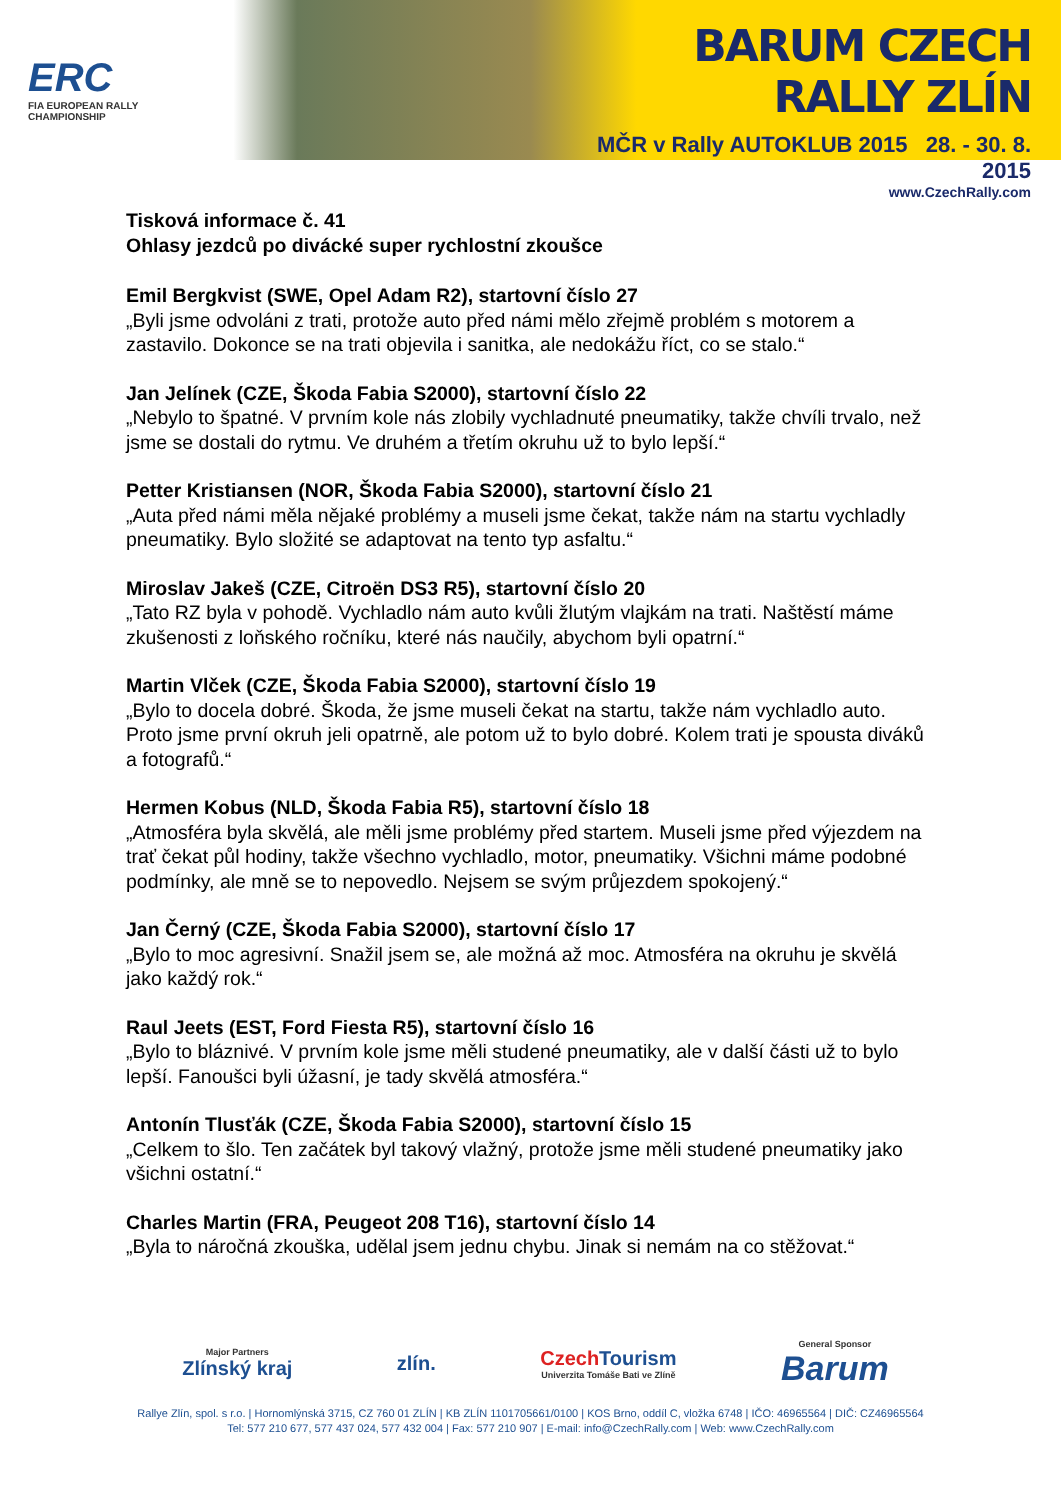ERC
FIA EUROPEAN RALLY
CHAMPIONSHIP
BARUM CZECH RALLY ZLÍN
MČR v Rally AUTOKLUB 2015 28. - 30. 8. 2015
www.CzechRally.com
Tisková informace č. 41
Ohlasy jezdců po divácké super rychlostní zkoušce
Emil Bergkvist (SWE, Opel Adam R2), startovní číslo 27
„Byli jsme odvoláni z trati, protože auto před námi mělo zřejmě problém s motorem a zastavilo. Dokonce se na trati objevila i sanitka, ale nedokážu říct, co se stalo.“
Jan Jelínek (CZE, Škoda Fabia S2000), startovní číslo 22
„Nebylo to špatné. V prvním kole nás zlobily vychladnuté pneumatiky, takže chvíli trvalo, než jsme se dostali do rytmu. Ve druhém a třetím okruhu už to bylo lepší.“
Petter Kristiansen (NOR, Škoda Fabia S2000), startovní číslo 21
„Auta před námi měla nějaké problémy a museli jsme čekat, takže nám na startu vychladly pneumatiky. Bylo složité se adaptovat na tento typ asfaltu.“
Miroslav Jakeš (CZE, Citroën DS3 R5), startovní číslo 20
„Tato RZ byla v pohodě. Vychladlo nám auto kvůli žlutým vlajkám na trati. Naštěstí máme zkušenosti z loňského ročníku, které nás naučily, abychom byli opatrní.“
Martin Vlček (CZE, Škoda Fabia S2000), startovní číslo 19
„Bylo to docela dobré. Škoda, že jsme museli čekat na startu, takže nám vychladlo auto. Proto jsme první okruh jeli opatrně, ale potom už to bylo dobré. Kolem trati je spousta diváků a fotografů.“
Hermen Kobus (NLD, Škoda Fabia R5), startovní číslo 18
„Atmosféra byla skvělá, ale měli jsme problémy před startem. Museli jsme před výjezdem na trať čekat půl hodiny, takže všechno vychladlo, motor, pneumatiky. Všichni máme podobné podmínky, ale mně se to nepovedlo. Nejsem se svým průjezdem spokojený.“
Jan Černý (CZE, Škoda Fabia S2000), startovní číslo 17
„Bylo to moc agresivní. Snažil jsem se, ale možná až moc. Atmosféra na okruhu je skvělá jako každý rok.“
Raul Jeets (EST, Ford Fiesta R5), startovní číslo 16
„Bylo to bláznivé. V prvním kole jsme měli studené pneumatiky, ale v další části už to bylo lepší. Fanoušci byli úžasní, je tady skvělá atmosféra.“
Antonín Tlusťák (CZE, Škoda Fabia S2000), startovní číslo 15
„Celkem to šlo. Ten začátek byl takový vlažný, protože jsme měli studené pneumatiky jako všichni ostatní.“
Charles Martin (FRA, Peugeot 208 T16), startovní číslo 14
„Byla to náročná zkouška, udělal jsem jednu chybu. Jinak si nemám na co stěžovat.“
Major Partners
Zlínský kraj
zlín.
Czech Tourism
Univerzita Tomáše Bati ve Zlíně
General Sponsor
Barum
Rallye Zlín, spol. s r.o. | Hornomlýnská 3715, CZ 760 01 ZLÍN | KB ZLÍN 1101705661/0100 | KOS Brno, oddíl C, vložka 6748 | IČO: 46965564 | DIČ: CZ46965564
Tel: 577 210 677, 577 437 024, 577 432 004 | Fax: 577 210 907 | E-mail: info@CzechRally.com | Web: www.CzechRally.com